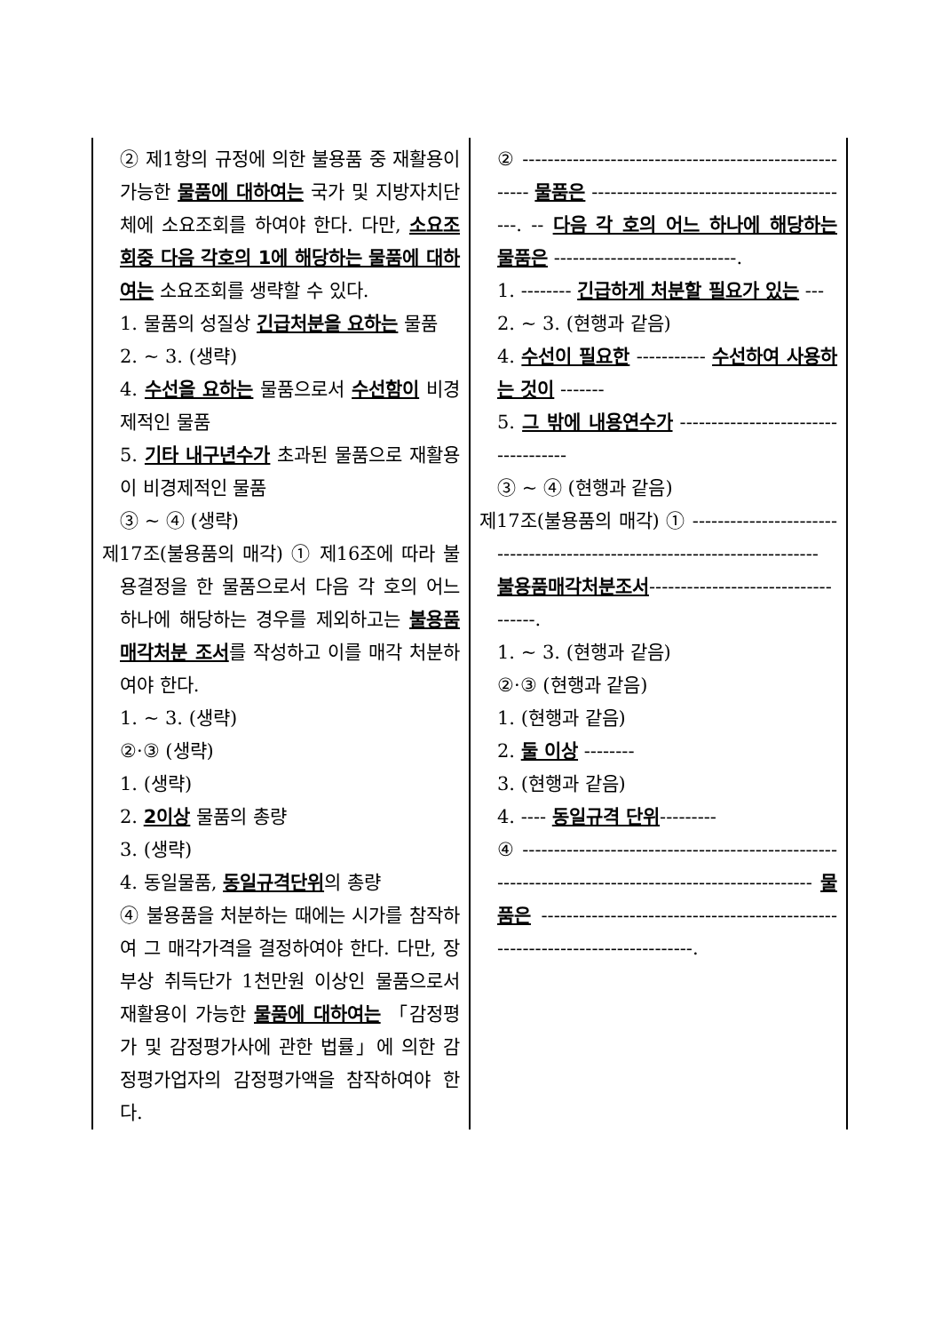| ② 제1항의 규정에 의한 불용품 중 재활용이 가능한 물품에 대하여는 국가 및 지방자치단체에 소요조회를 하여야 한다. 다만, 소요조회중 다음 각호의 1에 해당하는 물품에 대하여는 소요조회를 생략할 수 있다. 1. 물품의 성질상 긴급처분을 요하는 물품 2. ~ 3. (생략) 4. 수선을 요하는 물품으로서 수선함이 비경제적인 물품 5. 기타 내구년수가 초과된 물품으로 재활용이 비경제적인 물품 ③ ~ ④ (생략) 제17조(불용품의 매각) ① 제16조에 따라 불용결정을 한 물품으로서 다음 각 호의 어느 하나에 해당하는 경우를 제외하고는 불용품매각처분 조서 를 작성하고 이를 매각 처분하여야 한다. 1. ~ 3. (생략) ②·③ (생략) 1. (생략) 2. 2이상 물품의 총량 3. (생략) 4. 동일물품, 동일규격단위 의 총량 ④ 불용품을 처분하는 때에는 시가를 참작하여 그 매각가격을 결정하여야 한다. 다만, 장부상 취득단가 1천만원 이상인 물품으로서 재활용이 가능한 물품에 대하여는 「감정평가 및 감정평가사에 관한 법률」에 의한 감정평가업자의 감정평가액을 참작하여야 한다. | ② ------------------------------------------------------- 물품은 ------------------------------------------. -- 다음 각 호의 어느 하나에 해당하는 물품은 -----------------------------. 1. -------- 긴급하게 처분할 필요가 있는 --- 2. ~ 3. (현행과 같음) 4. 수선이 필요한 ----------- 수선하여 사용하는 것이 ------- 5. 그 밖에 내용연수가 ------------------------------------ ③ ~ ④ (현행과 같음) 제17조(불용품의 매각) ① -------------------------------------------------------------------------- 불용품매각처분조서 -----------------------------------. 1. ~ 3. (현행과 같음) ②·③ (현행과 같음) 1. (현행과 같음) 2. 둘 이상 -------- 3. (현행과 같음) 4. ---- 동일규격 단위 --------- ④ ---------------------------------------------------------------------------------------------------- 물품은 ------------------------------------------------------------------------------. |